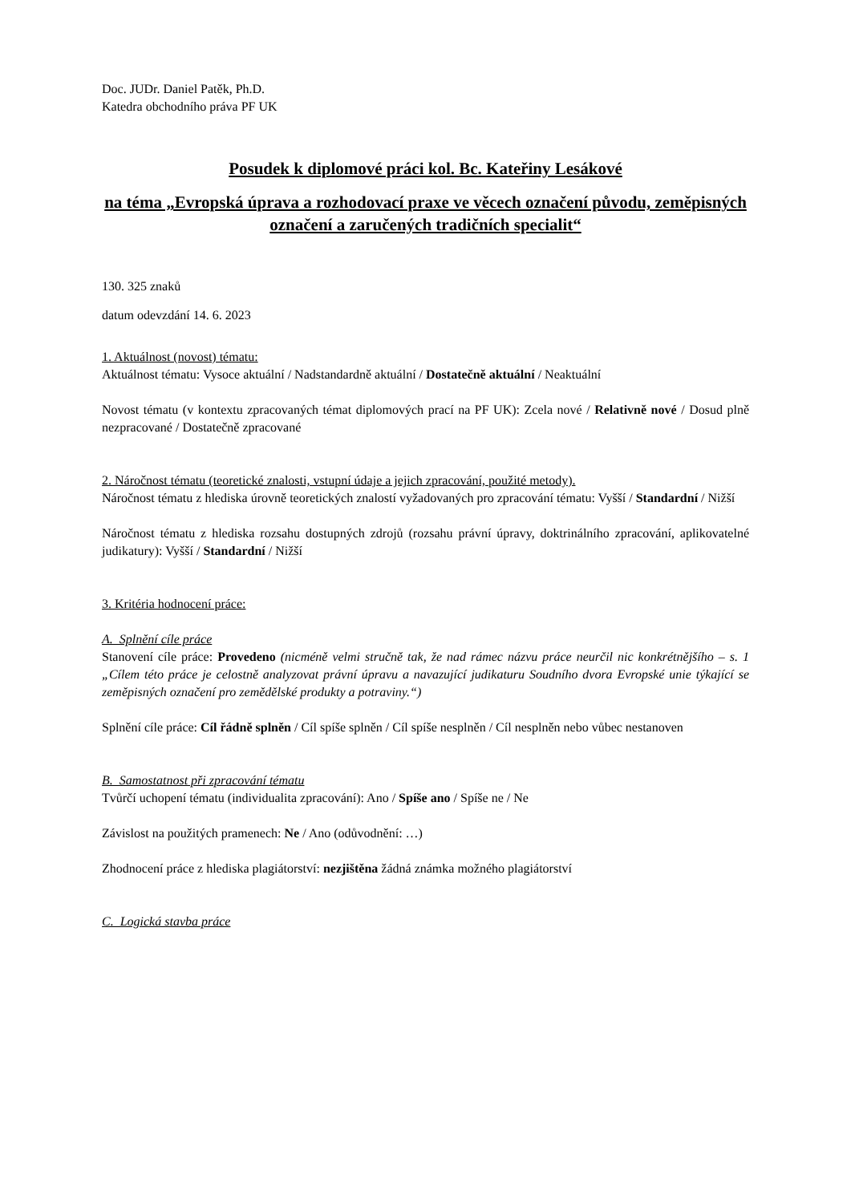Doc. JUDr. Daniel Patěk, Ph.D.
Katedra obchodního práva PF UK
Posudek k diplomové práci kol. Bc. Kateřiny Lesákové
na téma „Evropská úprava a rozhodovací praxe ve věcech označení původu, zeměpisných označení a zaručených tradičních specialit“
130. 325 znaků
datum odevzdání 14. 6. 2023
1. Aktuálnost (novost) tématu:
Aktuálnost tématu: Vysoce aktuální / Nadstandardně aktuální / Dostatečně aktuální / Neaktuální
Novost tématu (v kontextu zpracovaných témat diplomových prací na PF UK): Zcela nové / Relativně nové / Dosud plně nezpracované / Dostatečně zpracované
2. Náročnost tématu (teoretické znalosti, vstupní údaje a jejich zpracování, použité metody).
Náročnost tématu z hlediska úrovně teoretických znalostí vyžadovaných pro zpracování tématu: Vyšší / Standardní / Nižší
Náročnost tématu z hlediska rozsahu dostupných zdrojů (rozsahu právní úpravy, doktrinálního zpracování, aplikovatelné judikatury): Vyšší / Standardní / Nižší
3. Kritéria hodnocení práce:
A. Splnění cíle práce
Stanovení cíle práce: Provedeno (nicméně velmi stručně tak, že nad rámec názvu práce neurčil nic konkrétnějšího – s. 1 „Cílem této práce je celostně analyzovat právní úpravu a navazující judikaturu Soudního dvora Evropské unie týkající se zeměpisných označení pro zemědělské produkty a potraviny.“)
Splnění cíle práce: Cíl řádně splněn / Cíl spíše splněn / Cíl spíše nesplněn / Cíl nesplněn nebo vůbec nestanoven
B. Samostatnost při zpracování tématu
Tvůrčí uchopení tématu (individualita zpracování): Ano / Spíše ano / Spíše ne / Ne
Závislost na použitých pramenech: Ne / Ano (odůvodnění: …)
Zhodnocení práce z hlediska plagiátorství: nezjištěna žádná známka možného plagiátorství
C. Logická stavba práce